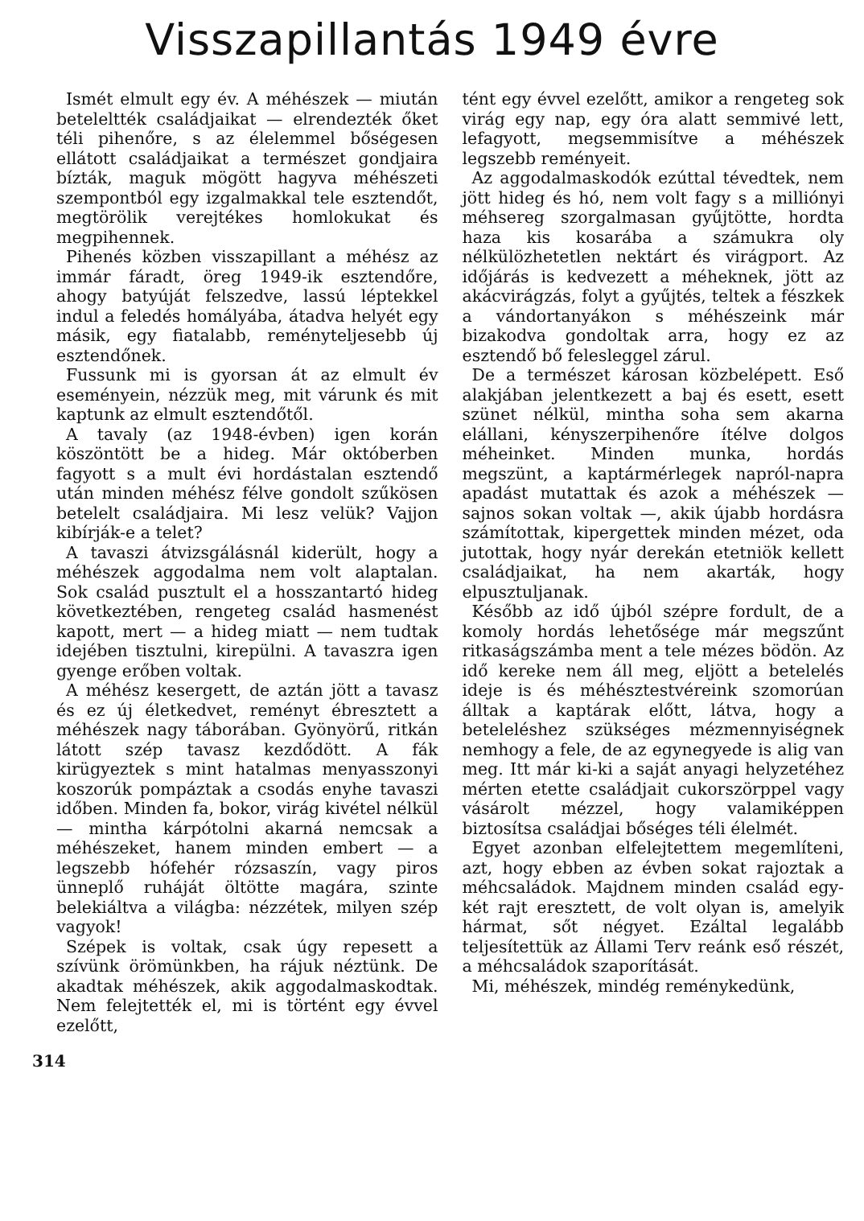Visszapillantás 1949 évre
Ismét elmult egy év. A méhészek — miután beteleltték családjaikat — elrendezték őket téli pihenőre, s az élelemmel bőségesen ellátott családjaikat a természet gondjaira bízták, maguk mögött hagyva méhészeti szempontból egy izgalmakkal tele esztendőt, megtörölik verejtékes homlokukat és megpihennek.
Pihenés közben visszapillant a méhész az immár fáradt, öreg 1949-ik esztendőre, ahogy batyúját felszedve, lassú léptekkel indul a feledés homályába, átadva helyét egy másik, egy fiatalabb, reményteljesebb új esztendőnek.
Fussunk mi is gyorsan át az elmult év eseményein, nézzük meg, mit várunk és mit kaptunk az elmult esztendőtől.
A tavaly (az 1948-évben) igen korán köszöntött be a hideg. Már októberben fagyott s a mult évi hordástalan esztendő után minden méhész félve gondolt szűkösen betelelt családjaira. Mi lesz velük? Vajjon kibírják-e a telet?
A tavaszi átvizsgálásnál kiderült, hogy a méhészek aggodalma nem volt alaptalan. Sok család pusztult el a hosszantartó hideg következtében, rengeteg család hasmenést kapott, mert — a hideg miatt — nem tudtak idejében tisztulni, kirepülni. A tavaszra igen gyenge erőben voltak.
A méhész kesergett, de aztán jött a tavasz és ez új életkedvet, reményt ébresztett a méhészek nagy táborában. Gyönyörű, ritkán látott szép tavasz kezdődött. A fák kirügyeztek s mint hatalmas menyasszonyi koszorúk pompáztak a csodás enyhe tavaszi időben. Minden fa, bokor, virág kivétel nélkül — mintha kárpótolni akarná nemcsak a méhészeket, hanem minden embert — a legszebb hófehér rózsaszín, vagy piros ünneplő ruháját öltötte magára, szinte belekiáltva a világba: nézzétek, milyen szép vagyok!
Szépek is voltak, csak úgy repesett a szívünk örömünkben, ha rájuk néztünk. De akadtak méhészek, akik aggodalmaskodtak. Nem felejtették el, mi is történt egy évvel ezelőtt,
tént egy évvel ezelőtt, amikor a rengeteg sok virág egy nap, egy óra alatt semmivé lett, lefagyott, megsemmisítve a méhészek legszebb reményeit.
Az aggodalmaskodók ezúttal tévedtek, nem jött hideg és hó, nem volt fagy s a milliónyi méhsereg szorgalmasan gyűjtötte, hordta haza kis kosarába a számukra oly nélkülözhetetlen nektárt és virágport. Az időjárás is kedvezett a méheknek, jött az akácvirágzás, folyt a gyűjtés, teltek a fészkek a vándortanyákon s méhészeink már bizakodva gondoltak arra, hogy ez az esztendő bő felesleggel zárul.
De a természet károsan közbelépett. Eső alakjában jelentkezett a baj és esett, esett szünet nélkül, mintha soha sem akarna elállani, kényszerpihenőre ítélve dolgos méheinket. Minden munka, hordás megszünt, a kaptármérlegek napról-napra apadást mutattak és azok a méhészek — sajnos sokan voltak —, akik újabb hordásra számítottak, kipergettek minden mézet, oda jutottak, hogy nyár derekán etetniök kellett családjaikat, ha nem akarták, hogy elpusztuljanak.
Később az idő újból szépre fordult, de a komoly hordás lehetősége már megszűnt ritkaságszámba ment a tele mézes bödön. Az idő kereke nem áll meg, eljött a betelelés ideje is és méhésztestvéreink szomorúan álltak a kaptárak előtt, látva, hogy a beteleléshez szükséges mézmennyiségnek nemhogy a fele, de az egynegyede is alig van meg. Itt már ki-ki a saját anyagi helyzetéhez mérten etette családjait cukorszörppel vagy vásárolt mézzel, hogy valamiképpen biztosítsa családjai bőséges téli élelmét.
Egyet azonban elfelejtettem megemlíteni, azt, hogy ebben az évben sokat rajoztak a méhcsaládok. Majdnem minden család egy-két rajt eresztett, de volt olyan is, amelyik hármat, sőt négyet. Ezáltal legalább teljesítettük az Állami Terv reánk eső részét, a méhcsaládok szaporítását.
Mi, méhészek, mindég reménykedünk,
314